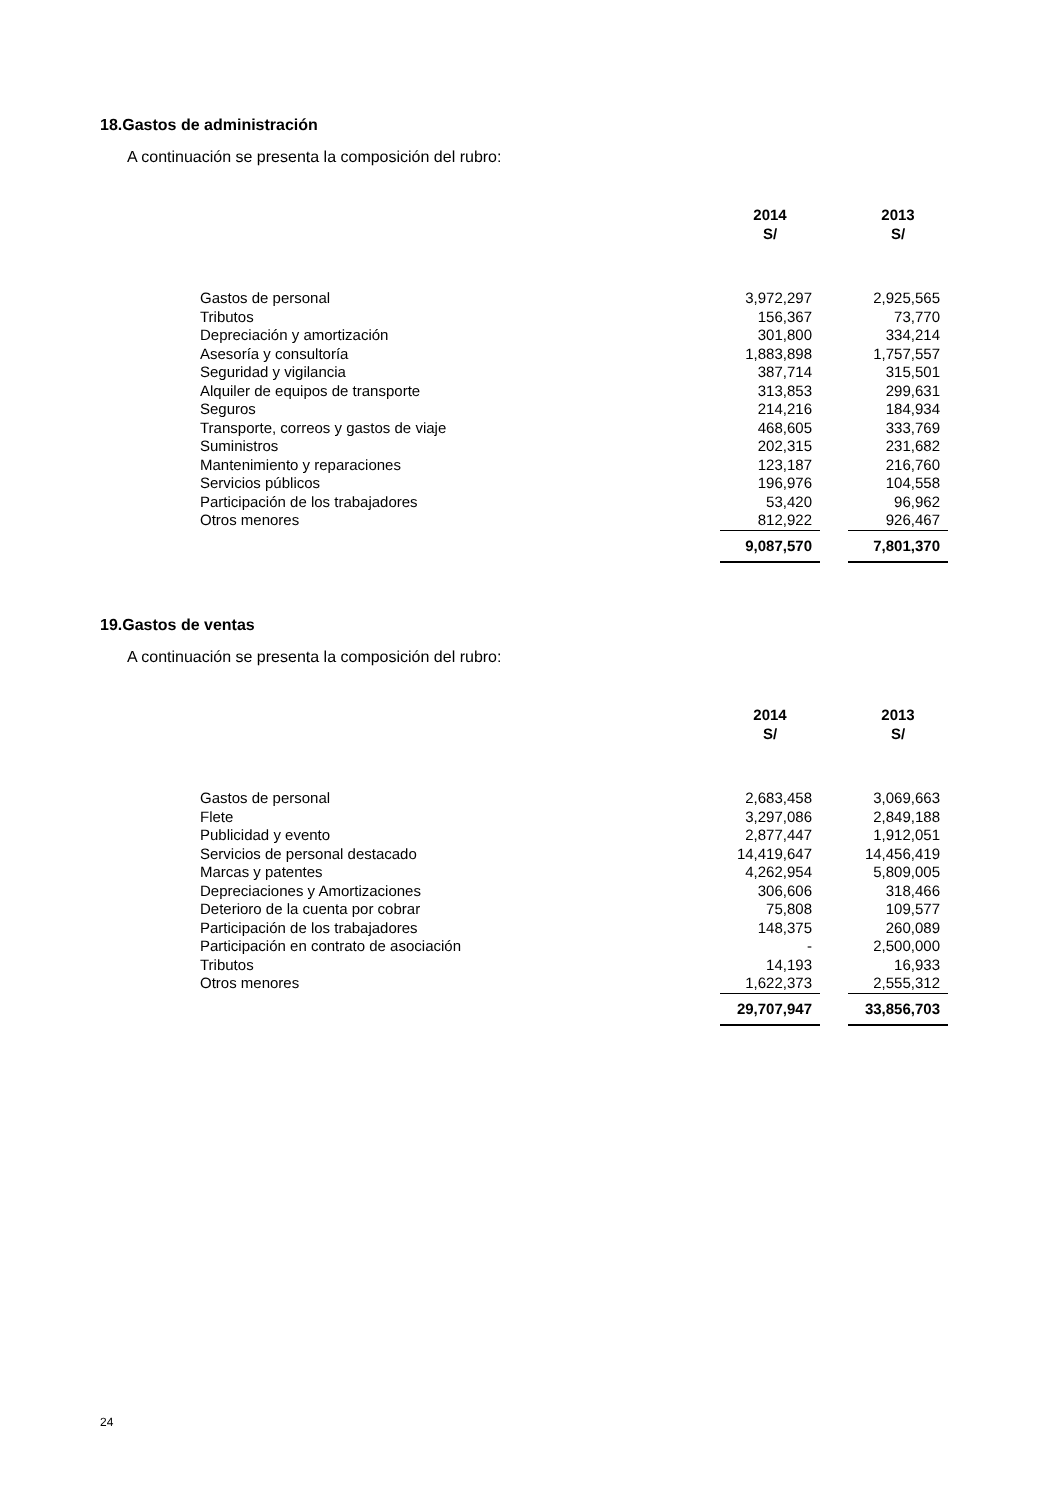18.Gastos de administración
A continuación se presenta la composición del rubro:
| | 2014 S/ | | 2013 S/ |
| Gastos de personal | 3,972,297 | | 2,925,565 |
| Tributos | 156,367 | | 73,770 |
| Depreciación y amortización | 301,800 | | 334,214 |
| Asesoría y consultoría | 1,883,898 | | 1,757,557 |
| Seguridad y vigilancia | 387,714 | | 315,501 |
| Alquiler de equipos de transporte | 313,853 | | 299,631 |
| Seguros | 214,216 | | 184,934 |
| Transporte, correos y gastos de viaje | 468,605 | | 333,769 |
| Suministros | 202,315 | | 231,682 |
| Mantenimiento y reparaciones | 123,187 | | 216,760 |
| Servicios públicos | 196,976 | | 104,558 |
| Participación de los trabajadores | 53,420 | | 96,962 |
| Otros menores | 812,922 | | 926,467 |
| | 9,087,570 | | 7,801,370 |
19.Gastos de ventas
A continuación se presenta la composición del rubro:
| | 2014 S/ | | 2013 S/ |
| Gastos de personal | 2,683,458 | | 3,069,663 |
| Flete | 3,297,086 | | 2,849,188 |
| Publicidad y evento | 2,877,447 | | 1,912,051 |
| Servicios de personal destacado | 14,419,647 | | 14,456,419 |
| Marcas y patentes | 4,262,954 | | 5,809,005 |
| Depreciaciones y Amortizaciones | 306,606 | | 318,466 |
| Deterioro de la cuenta por cobrar | 75,808 | | 109,577 |
| Participación de los trabajadores | 148,375 | | 260,089 |
| Participación en contrato de asociación | - | | 2,500,000 |
| Tributos | 14,193 | | 16,933 |
| Otros menores | 1,622,373 | | 2,555,312 |
| | 29,707,947 | | 33,856,703 |
24